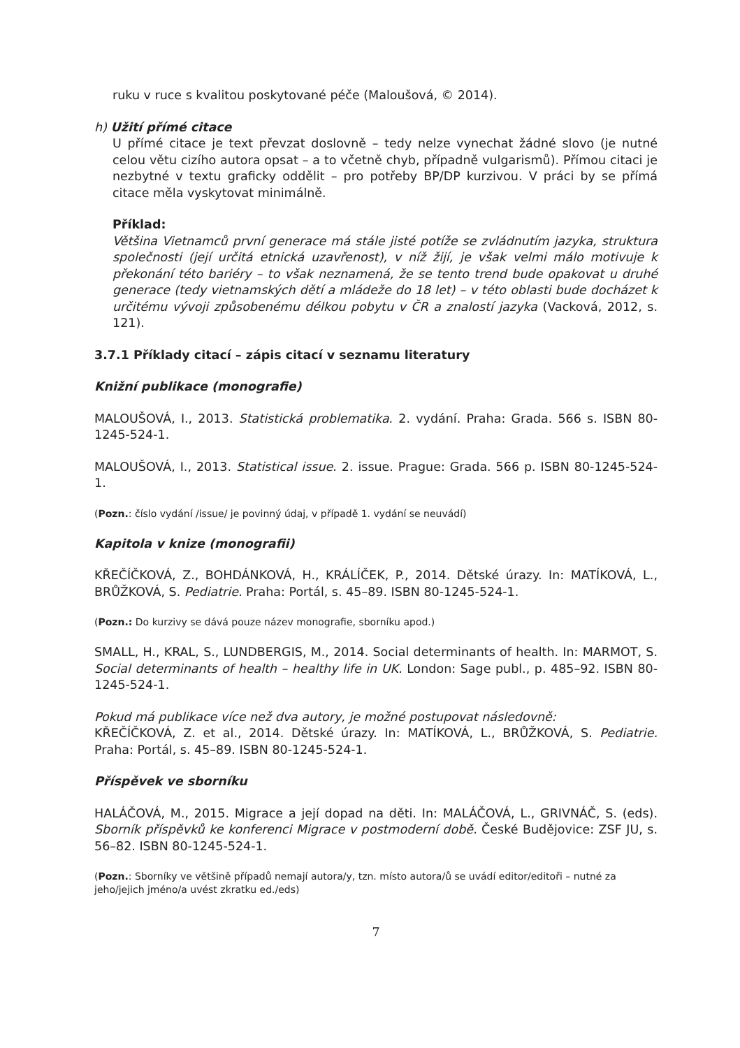ruku v ruce s kvalitou poskytované péče (Maloušová, © 2014).
h) Užití přímé citace
U přímé citace je text převzat doslovně – tedy nelze vynechat žádné slovo (je nutné celou větu cizího autora opsat – a to včetně chyb, případně vulgarismů). Přímou citaci je nezbytné v textu graficky oddělit – pro potřeby BP/DP kurzivou. V práci by se přímá citace měla vyskytovat minimálně.
Příklad:
Většina Vietnamců první generace má stále jisté potíže se zvládnutím jazyka, struktura společnosti (její určitá etnická uzavřenost), v níž žijí, je však velmi málo motivuje k překonání této bariéry – to však neznamená, že se tento trend bude opakovat u druhé generace (tedy vietnamských dětí a mládeže do 18 let) – v této oblasti bude docházet k určitému vývoji způsobenému délkou pobytu v ČR a znalostí jazyka (Vacková, 2012, s. 121).
3.7.1 Příklady citací – zápis citací v seznamu literatury
Knižní publikace (monografie)
MALOUŠOVÁ, I., 2013. Statistická problematika. 2. vydání. Praha: Grada. 566 s. ISBN 80-1245-524-1.
MALOUŠOVÁ, I., 2013. Statistical issue. 2. issue. Prague: Grada. 566 p. ISBN 80-1245-524-1.
(Pozn.: číslo vydání /issue/ je povinný údaj, v případě 1. vydání se neuvádí)
Kapitola v knize (monografii)
KŘEČÍČKOVÁ, Z., BOHDÁNKOVÁ, H., KRÁLÍČEK, P., 2014. Dětské úrazy. In: MATÍKOVÁ, L., BRŮŽKOVÁ, S. Pediatrie. Praha: Portál, s. 45–89. ISBN 80-1245-524-1.
(Pozn.: Do kurzivy se dává pouze název monografie, sborníku apod.)
SMALL, H., KRAL, S., LUNDBERGIS, M., 2014. Social determinants of health. In: MARMOT, S. Social determinants of health – healthy life in UK. London: Sage publ., p. 485–92. ISBN 80-1245-524-1.
Pokud má publikace více než dva autory, je možné postupovat následovně:
KŘEČÍČKOVÁ, Z. et al., 2014. Dětské úrazy. In: MATÍKOVÁ, L., BRŮŽKOVÁ, S. Pediatrie. Praha: Portál, s. 45–89. ISBN 80-1245-524-1.
Příspěvek ve sborníku
HALÁČOVÁ, M., 2015. Migrace a její dopad na děti. In: MALÁČOVÁ, L., GRIVNÁČ, S. (eds). Sborník příspěvků ke konferenci Migrace v postmoderní době. České Budějovice: ZSF JU, s. 56–82. ISBN 80-1245-524-1.
(Pozn.: Sborníky ve většině případů nemají autora/y, tzn. místo autora/ů se uvádí editor/editoři – nutné za jeho/jejich jméno/a uvést zkratku ed./eds)
7